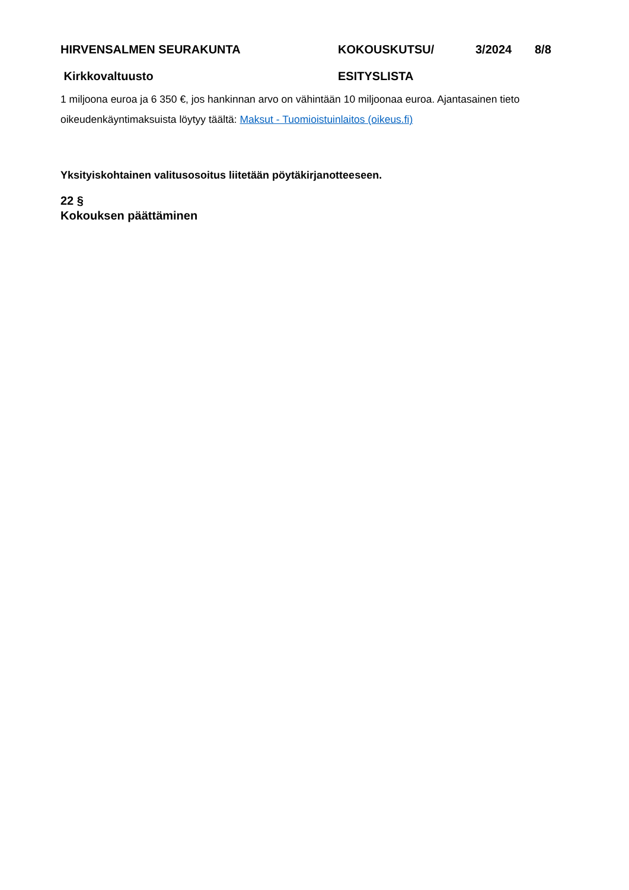HIRVENSALMEN SEURAKUNTA KOKOUSKUTSU/ 3/2024 8/8
Kirkkovaltuusto ESITYSLISTA
1 miljoona euroa ja 6 350 €, jos hankinnan arvo on vähintään 10 miljoonaa euroa. Ajantasainen tieto oikeudenkäyntimaksuista löytyy täältä: Maksut - Tuomioistuinlaitos (oikeus.fi)
Yksityiskohtainen valitusosoitus liitetään pöytäkirjanotteeseen.
22 §
Kokouksen päättäminen